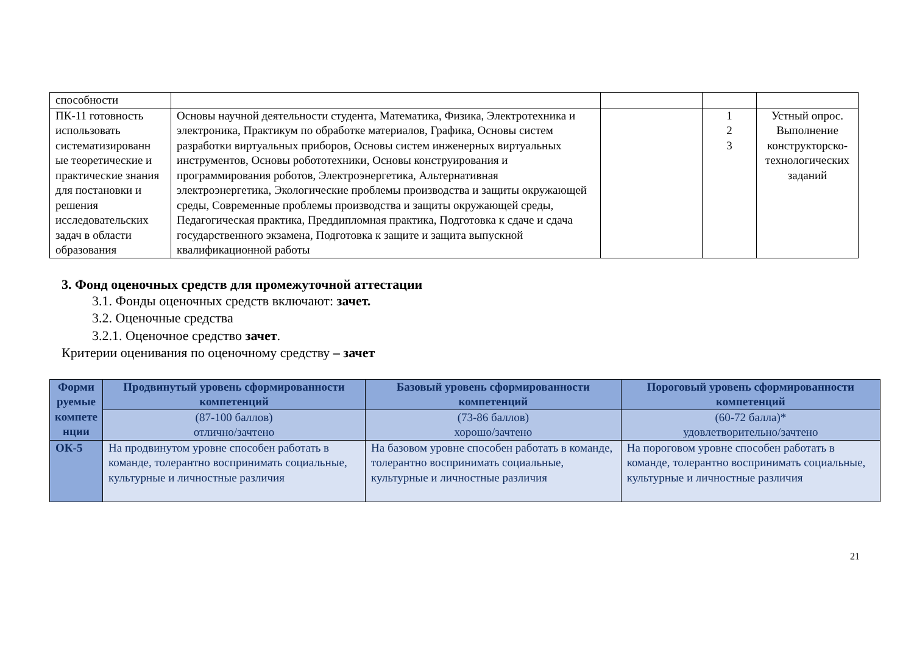| способности | | | | |
| ПК-11 готовность использовать систематизированн ые теоретические и практические знания для постановки и решения исследовательских задач в области образования | Основы научной деятельности студента, Математика, Физика, Электротехника и электроника, Практикум по обработке материалов, Графика, Основы систем разработки виртуальных приборов, Основы систем инженерных виртуальных инструментов, Основы робототехники, Основы конструирования и программирования роботов, Электроэнергетика, Альтернативная электроэнергетика, Экологические проблемы производства и защиты окружающей среды, Современные проблемы производства и защиты окружающей среды, Педагогическая практика, Преддипломная практика, Подготовка к сдаче и сдача государственного экзамена, Подготовка к защите и защита выпускной квалификационной работы | | 1 2 3 | Устный опрос. Выполнение конструкторско-технологических заданий |
3. Фонд оценочных средств для промежуточной аттестации
3.1. Фонды оценочных средств включают: зачет.
3.2. Оценочные средства
3.2.1. Оценочное средство зачет.
Критерии оценивания по оценочному средству – зачет
| Форми руемые компете нции | Продвинутый уровень сформированности компетенций | Базовый уровень сформированности компетенций | Пороговый уровень сформированности компетенций |
| --- | --- | --- | --- |
| | (87-100 баллов) отлично/зачтено | (73-86 баллов) хорошо/зачтено | (60-72 балла)* удовлетворительно/зачтено |
| ОК-5 | На продвинутом уровне способен работать в команде, толерантно воспринимать социальные, культурные и личностные различия | На базовом уровне способен работать в команде, толерантно воспринимать социальные, культурные и личностные различия | На пороговом уровне способен работать в команде, толерантно воспринимать социальные, культурные и личностные различия |
21